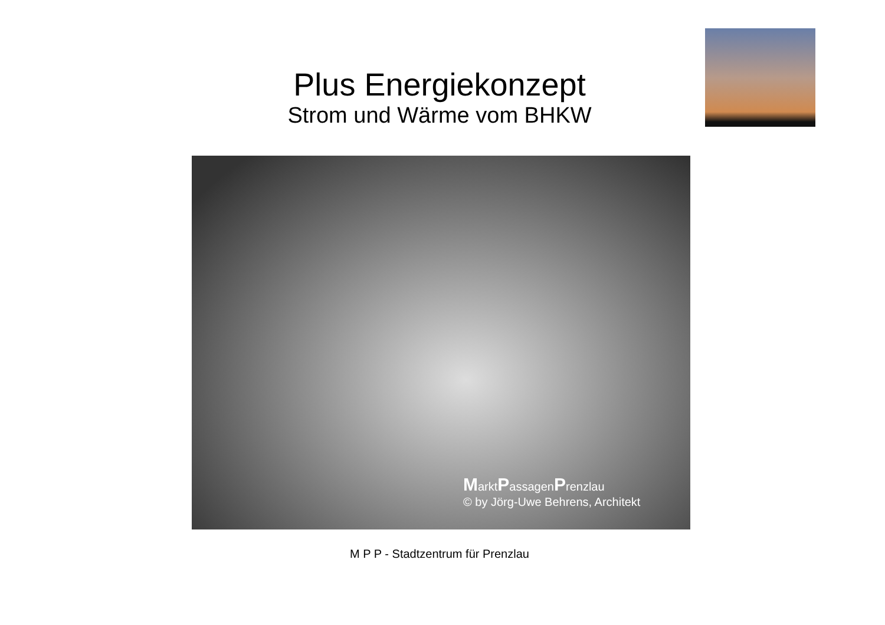Plus Energiekonzept
Strom und Wärme vom BHKW
MarktPassagenPrenzlau
© by Jörg-Uwe Behrens, Architekt
M P P - Stadtzentrum für Prenzlau